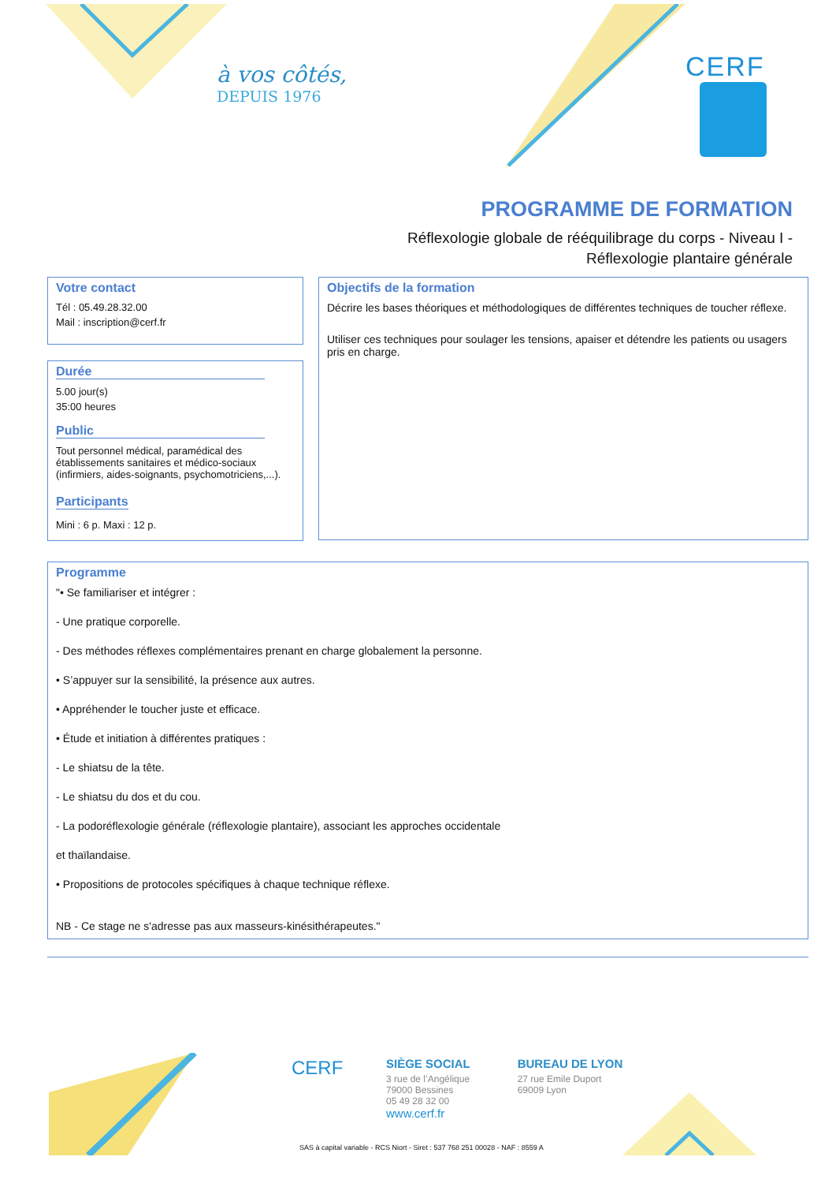à vos côtés,
DEPUIS 1976
CERF
PROGRAMME DE FORMATION
Réflexologie globale de rééquilibrage du corps - Niveau I -
Réflexologie plantaire générale
Votre contact
Tél : 05.49.28.32.00
Mail : inscription@cerf.fr
Durée
5.00 jour(s)
35:00 heures
Public
Tout personnel médical, paramédical des établissements sanitaires et médico-sociaux (infirmiers, aides-soignants, psychomotriciens,...).
Participants
Mini : 6 p. Maxi : 12 p.
Objectifs de la formation
Décrire les bases théoriques et méthodologiques de différentes techniques de toucher réflexe.
Utiliser ces techniques pour soulager les tensions, apaiser et détendre les patients ou usagers pris en charge.
Programme
"• Se familiariser et intégrer :
- Une pratique corporelle.
- Des méthodes réflexes complémentaires prenant en charge globalement la personne.
• S’appuyer sur la sensibilité, la présence aux autres.
• Appréhender le toucher juste et efficace.
• Étude et initiation à différentes pratiques :
- Le shiatsu de la tête.
- Le shiatsu du dos et du cou.
- La podoréflexologie générale (réflexologie plantaire), associant les approches occidentale
et thaïlandaise.
• Propositions de protocoles spécifiques à chaque technique réflexe.
NB - Ce stage ne s'adresse pas aux masseurs-kinésithérapeutes."
CERF
SIÈGE SOCIAL
3 rue de l’Angélique
79000 Bessines
05 49 28 32 00
www.cerf.fr
BUREAU DE LYON
27 rue Emile Duport
69009 Lyon
SAS à capital variable - RCS Niort - Siret : 537 768 251 00028 - NAF : 8559 A